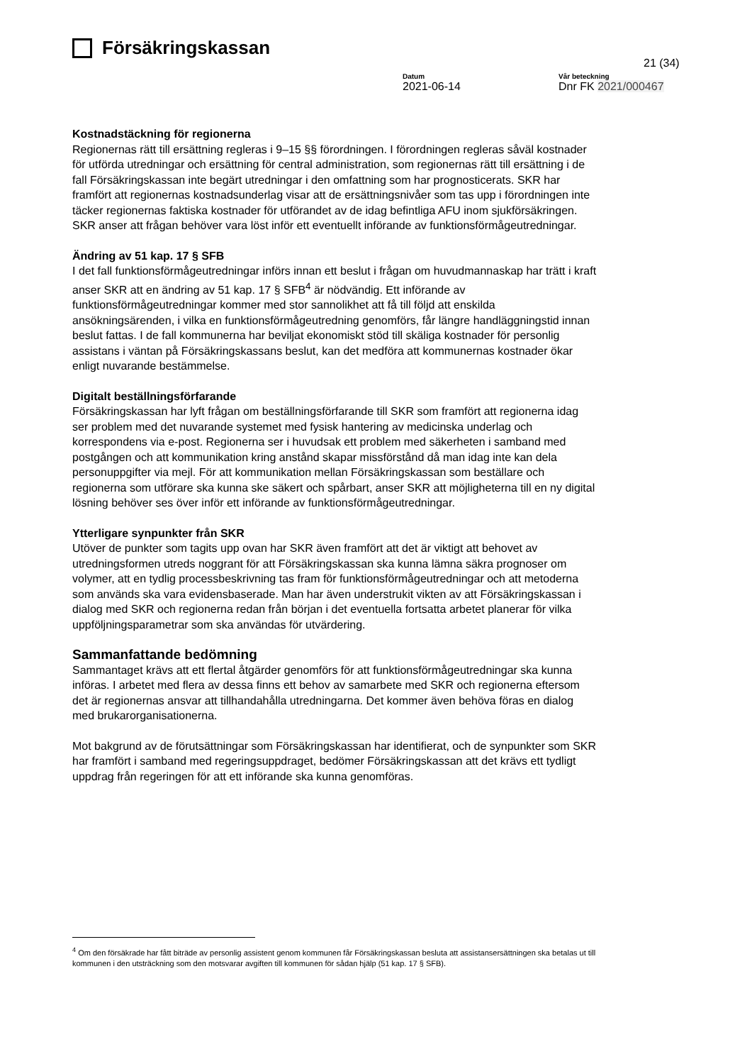Försäkringskassan
21 (34)
Datum
2021-06-14
Vår beteckning
Dnr FK 2021/000467
Kostnadstäckning för regionerna
Regionernas rätt till ersättning regleras i 9–15 §§ förordningen. I förordningen regleras såväl kostnader för utförda utredningar och ersättning för central administration, som regionernas rätt till ersättning i de fall Försäkringskassan inte begärt utredningar i den omfattning som har prognosticerats. SKR har framfört att regionernas kostnadsunderlag visar att de ersättningsnivåer som tas upp i förordningen inte täcker regionernas faktiska kostnader för utförandet av de idag befintliga AFU inom sjukförsäkringen. SKR anser att frågan behöver vara löst inför ett eventuellt införande av funktionsförmågeutredningar.
Ändring av 51 kap. 17 § SFB
I det fall funktionsförmågeutredningar införs innan ett beslut i frågan om huvudmannaskap har trätt i kraft anser SKR att en ändring av 51 kap. 17 § SFB<sup>4</sup> är nödvändig. Ett införande av funktionsförmågeutredningar kommer med stor sannolikhet att få till följd att enskilda ansökningsärenden, i vilka en funktionsförmågeutredning genomförs, får längre handläggningstid innan beslut fattas. I de fall kommunerna har beviljat ekonomiskt stöd till skäliga kostnader för personlig assistans i väntan på Försäkringskassans beslut, kan det medföra att kommunernas kostnader ökar enligt nuvarande bestämmelse.
Digitalt beställningsförfarande
Försäkringskassan har lyft frågan om beställningsförfarande till SKR som framfört att regionerna idag ser problem med det nuvarande systemet med fysisk hantering av medicinska underlag och korrespondens via e-post. Regionerna ser i huvudsak ett problem med säkerheten i samband med postgången och att kommunikation kring anstånd skapar missförstånd då man idag inte kan dela personuppgifter via mejl. För att kommunikation mellan Försäkringskassan som beställare och regionerna som utförare ska kunna ske säkert och spårbart, anser SKR att möjligheterna till en ny digital lösning behöver ses över inför ett införande av funktionsförmågeutredningar.
Ytterligare synpunkter från SKR
Utöver de punkter som tagits upp ovan har SKR även framfört att det är viktigt att behovet av utredningsformen utreds noggrant för att Försäkringskassan ska kunna lämna säkra prognoser om volymer, att en tydlig processbeskrivning tas fram för funktionsförmågeutredningar och att metoderna som används ska vara evidensbaserade. Man har även understrukit vikten av att Försäkringskassan i dialog med SKR och regionerna redan från början i det eventuella fortsatta arbetet planerar för vilka uppföljningsparametrar som ska användas för utvärdering.
Sammanfattande bedömning
Sammantaget krävs att ett flertal åtgärder genomförs för att funktionsförmågeutredningar ska kunna införas. I arbetet med flera av dessa finns ett behov av samarbete med SKR och regionerna eftersom det är regionernas ansvar att tillhandahålla utredningarna. Det kommer även behöva föras en dialog med brukarorganisationerna.
Mot bakgrund av de förutsättningar som Försäkringskassan har identifierat, och de synpunkter som SKR har framfört i samband med regeringsuppdraget, bedömer Försäkringskassan att det krävs ett tydligt uppdrag från regeringen för att ett införande ska kunna genomföras.
<sup>4</sup> Om den försäkrade har fått biträde av personlig assistent genom kommunen får Försäkringskassan besluta att assistansersättningen ska betalas ut till kommunen i den utsträckning som den motsvarar avgiften till kommunen för sådan hjälp (51 kap. 17 § SFB).